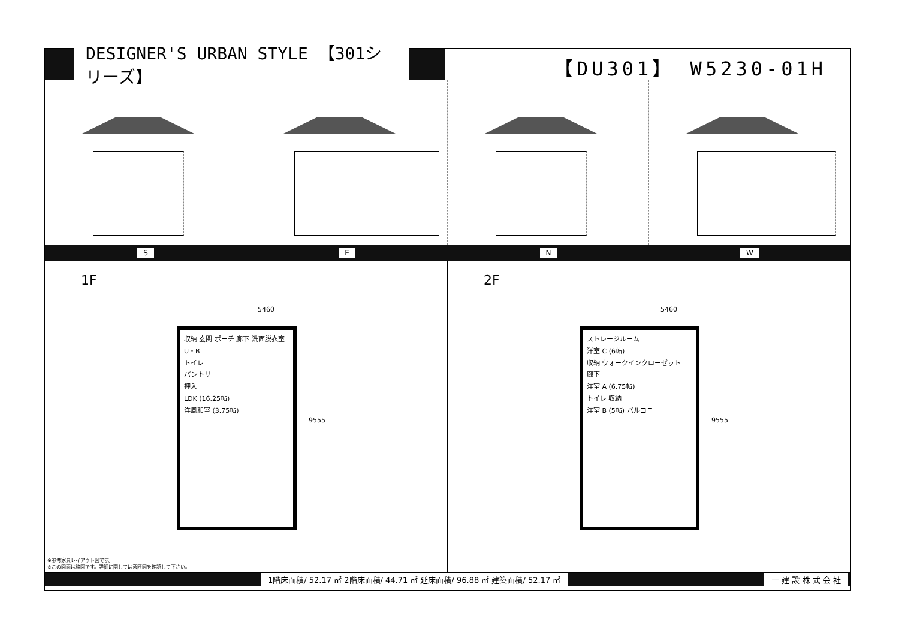DESIGNER'S URBAN STYLE 【301シリーズ】
【DU301】 W5230-01H
S E N W
1F
5460
収納 玄関 ポーチ 廊下 洗面脱衣室 U・B
トイレ
パントリー
押入
LDK (16.25帖)
洋風和室 (3.75帖)
9555
※参考家具レイアウト図です。
※この図面は略図です。詳細に関しては意匠図を確認して下さい。
2F
5460
ストレージルーム
洋室 C (6帖)
収納 ウォークインクローゼット
廊下
洋室 A (6.75帖)
トイレ 収納
洋室 B (5帖) バルコニー
9555
. 1階床面積/ 52.17 ㎡ 2階床面積/ 44.71 ㎡ 延床面積/ 96.88 ㎡ 建築面積/ 52.17 ㎡ 一 建 設 株 式 会 社